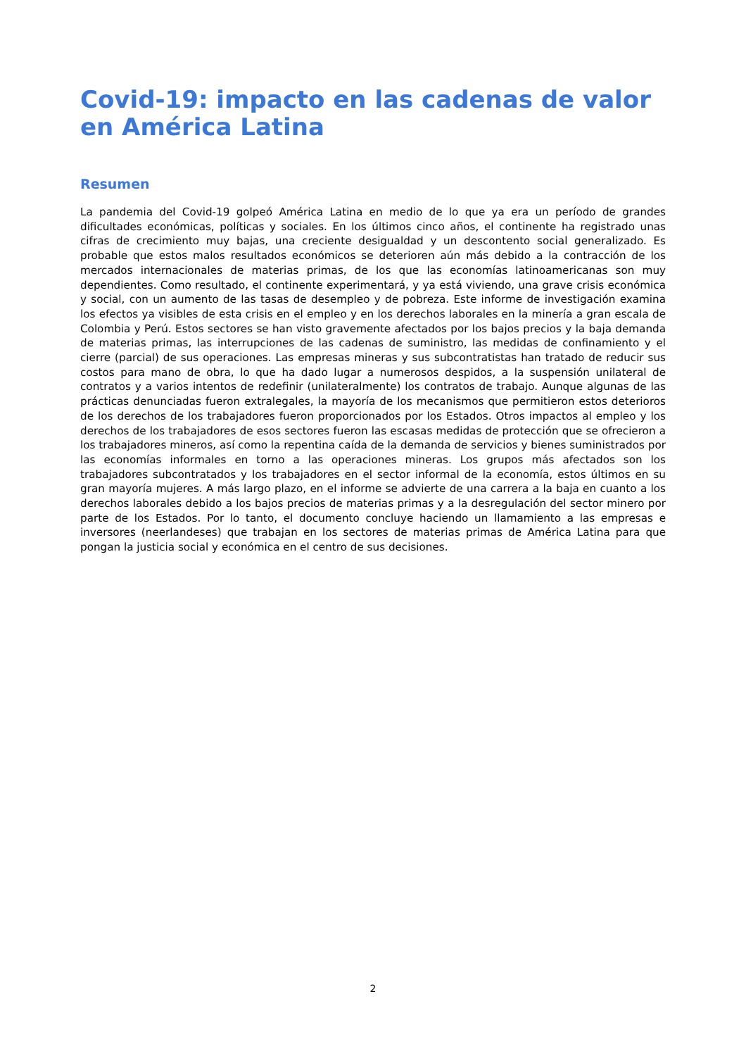Covid-19: impacto en las cadenas de valor en América Latina
Resumen
La pandemia del Covid-19 golpeó América Latina en medio de lo que ya era un período de grandes dificultades económicas, políticas y sociales. En los últimos cinco años, el continente ha registrado unas cifras de crecimiento muy bajas, una creciente desigualdad y un descontento social generalizado. Es probable que estos malos resultados económicos se deterioren aún más debido a la contracción de los mercados internacionales de materias primas, de los que las economías latinoamericanas son muy dependientes. Como resultado, el continente experimentará, y ya está viviendo, una grave crisis económica y social, con un aumento de las tasas de desempleo y de pobreza. Este informe de investigación examina los efectos ya visibles de esta crisis en el empleo y en los derechos laborales en la minería a gran escala de Colombia y Perú. Estos sectores se han visto gravemente afectados por los bajos precios y la baja demanda de materias primas, las interrupciones de las cadenas de suministro, las medidas de confinamiento y el cierre (parcial) de sus operaciones. Las empresas mineras y sus subcontratistas han tratado de reducir sus costos para mano de obra, lo que ha dado lugar a numerosos despidos, a la suspensión unilateral de contratos y a varios intentos de redefinir (unilateralmente) los contratos de trabajo. Aunque algunas de las prácticas denunciadas fueron extralegales, la mayoría de los mecanismos que permitieron estos deterioros de los derechos de los trabajadores fueron proporcionados por los Estados. Otros impactos al empleo y los derechos de los trabajadores de esos sectores fueron las escasas medidas de protección que se ofrecieron a los trabajadores mineros, así como la repentina caída de la demanda de servicios y bienes suministrados por las economías informales en torno a las operaciones mineras. Los grupos más afectados son los trabajadores subcontratados y los trabajadores en el sector informal de la economía, estos últimos en su gran mayoría mujeres. A más largo plazo, en el informe se advierte de una carrera a la baja en cuanto a los derechos laborales debido a los bajos precios de materias primas y a la desregulación del sector minero por parte de los Estados. Por lo tanto, el documento concluye haciendo un llamamiento a las empresas e inversores (neerlandeses) que trabajan en los sectores de materias primas de América Latina para que pongan la justicia social y económica en el centro de sus decisiones.
2